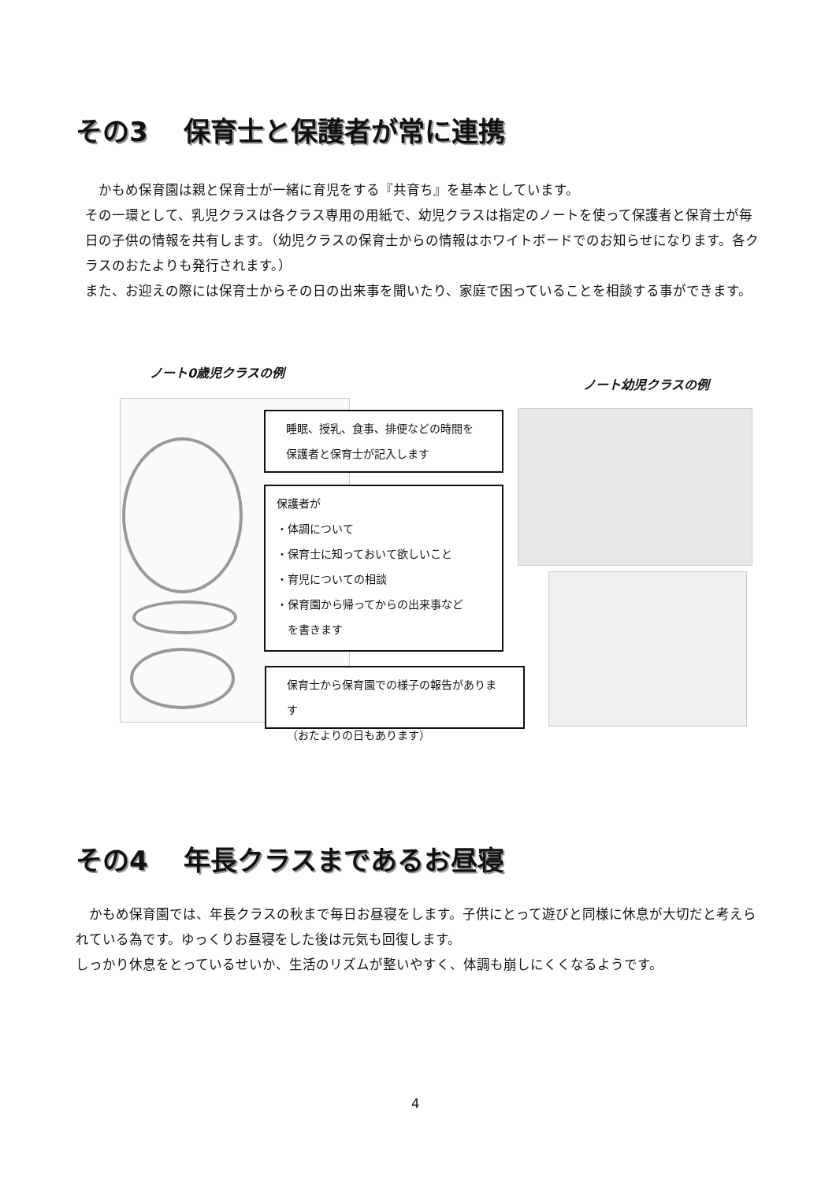その3　 保育士と保護者が常に連携
　かもめ保育園は親と保育士が一緒に育児をする『共育ち』を基本としています。
その一環として、乳児クラスは各クラス専用の用紙で、幼児クラスは指定のノートを使って保護者と保育士が毎日の子供の情報を共有します。（幼児クラスの保育士からの情報はホワイトボードでのお知らせになります。各クラスのおたよりも発行されます。）
また、お迎えの際には保育士からその日の出来事を聞いたり、家庭で困っていることを相談する事ができます。
ノート0歳児クラスの例
ノート幼児クラスの例
睡眠、授乳、食事、排便などの時間を
保護者と保育士が記入します
保護者が
・体調について
・保育士に知っておいて欲しいこと
・育児についての相談
・保育園から帰ってからの出来事など
　を書きます
保育士から保育園での様子の報告があります
（おたよりの日もあります）
その4　 年長クラスまであるお昼寝
　かもめ保育園では、年長クラスの秋まで毎日お昼寝をします。子供にとって遊びと同様に休息が大切だと考えられている為です。ゆっくりお昼寝をした後は元気も回復します。
しっかり休息をとっているせいか、生活のリズムが整いやすく、体調も崩しにくくなるようです。
4